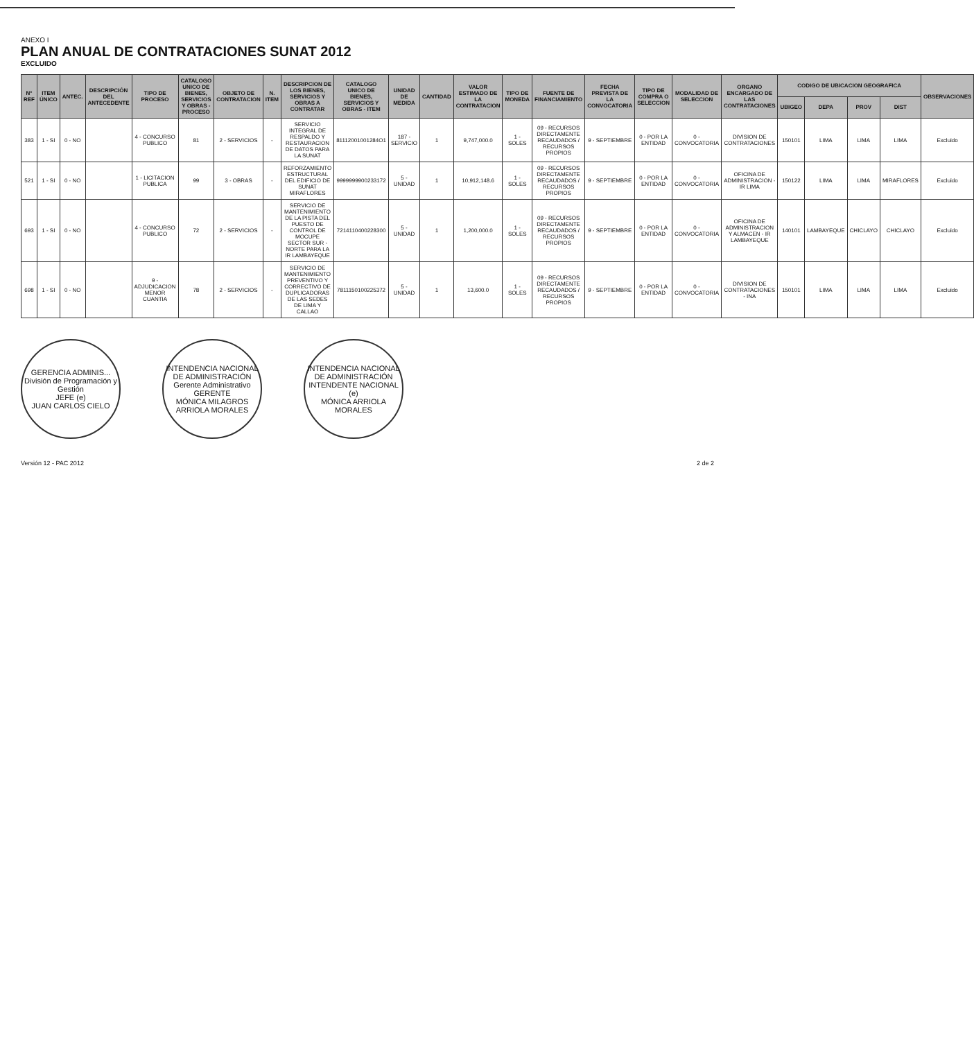ANEXO I
PLAN ANUAL DE CONTRATACIONES SUNAT 2012
EXCLUIDO
| N° REF | ITEM ÚNICO | ANTEC. | DESCRIPCIÓN DEL ANTECEDENTE | TIPO DE PROCESO | CATALOGO UNICO DE BIENES, SERVICIOS Y OBRAS - PROCESO | OBJETO DE CONTRATACION | N. ITEM | DESCRIPCION DE LOS BIENES, SERVICIOS Y OBRAS A CONTRATAR | CATALOGO UNICO DE BIENES, SERVICIOS Y OBRAS - ITEM | UNIDAD DE MEDIDA | CANTIDAD | VALOR ESTIMADO DE LA CONTRATACION | TIPO DE MONEDA | FUENTE DE FINANCIAMIENTO | FECHA PREVISTA DE LA CONVOCATORIA | TIPO DE COMPRA O SELECCION | MODALIDAD DE SELECCION | ORGANO ENCARGADO DE LAS CONTRATACIONES | CODIGO DE UBICACION GEOGRAFICA | | | | OBSERVACIONES |
| --- | --- | --- | --- | --- | --- | --- | --- | --- | --- | --- | --- | --- | --- | --- | --- | --- | --- | --- | --- | --- | --- | --- | --- |
| | | | | | | | | | | | | | | | | | | | UBIGEO | DEPA | PROV | DIST | |
| 383 | 1 - SI | 0 - NO | | 4 - CONCURSO PUBLICO | 81 | 2 - SERVICIOS | - | SERVICIO INTEGRAL DE RESPALDO Y RESTAURACION DE DATOS PARA LA SUNAT | 81112001001284O1 | 187 - SERVICIO | 1 | 9,747,000.0 | 1 - SOLES | 09 - RECURSOS DIRECTAMENTE RECAUDADOS / RECURSOS PROPIOS | 9 - SEPTIEMBRE | 0 - POR LA ENTIDAD | 0 - CONVOCATORIA | DIVISION DE CONTRATACIONES | 150101 | LIMA | LIMA | LIMA | Excluido |
| 521 | 1 - SI | 0 - NO | | 1 - LICITACION PUBLICA | 99 | 3 - OBRAS | - | REFORZAMIENTO ESTRUCTURAL DEL EDIFICIO DE SUNAT MIRAFLORES | 9999999900233172 | 5 - UNIDAD | 1 | 10,912,148.6 | 1 - SOLES | 09 - RECURSOS DIRECTAMENTE RECAUDADOS / RECURSOS PROPIOS | 9 - SEPTIEMBRE | 0 - POR LA ENTIDAD | 0 - CONVOCATORIA | OFICINA DE ADMINISTRACION - IR LIMA | 150122 | LIMA | LIMA | MIRAFLORES | Excluido |
| 693 | 1 - SI | 0 - NO | | 4 - CONCURSO PUBLICO | 72 | 2 - SERVICIOS | - | SERVICIO DE MANTENIMIENTO DE LA PISTA DEL PUESTO DE CONTROL DE MOCUPE SECTOR SUR - NORTE PARA LA IR LAMBAYEQUE | 7214110400228300 | 5 - UNIDAD | 1 | 1,200,000.0 | 1 - SOLES | 09 - RECURSOS DIRECTAMENTE RECAUDADOS / RECURSOS PROPIOS | 9 - SEPTIEMBRE | 0 - POR LA ENTIDAD | 0 - CONVOCATORIA | OFICINA DE ADMINISTRACION Y ALMACEN - IR LAMBAYEQUE | 140101 | LAMBAYEQUE | CHICLAYO | CHICLAYO | Excluido |
| 698 | 1 - SI | 0 - NO | | 9 - ADJUDICACION MENOR CUANTIA | 78 | 2 - SERVICIOS | - | SERVICIO DE MANTENIMIENTO PREVENTIVO Y CORRECTIVO DE DUPLICADORAS DE LAS SEDES DE LIMA Y CALLAO | 7811150100225372 | 5 - UNIDAD | 1 | 13,600.0 | 1 - SOLES | 09 - RECURSOS DIRECTAMENTE RECAUDADOS / RECURSOS PROPIOS | 9 - SEPTIEMBRE | 0 - POR LA ENTIDAD | 0 - CONVOCATORIA | DIVISION DE CONTRATACIONES - INA | 150101 | LIMA | LIMA | LIMA | Excluido |
GERENCIA ADMINIS... División de Programación y Gestión
JEFE (e)
JUAN CARLOS CIELO
INTENDENCIA NACIONAL DE ADMINISTRACIÓN
Gerente Administrativo
GERENTE
MÓNICA MILAGROS ARRIOLA MORALES
INTENDENCIA NACIONAL DE ADMINISTRACIÓN
INTENDENTE NACIONAL (e)
MÓNICA ARRIOLA MORALES
Versión 12 - PAC 2012 2 de 2